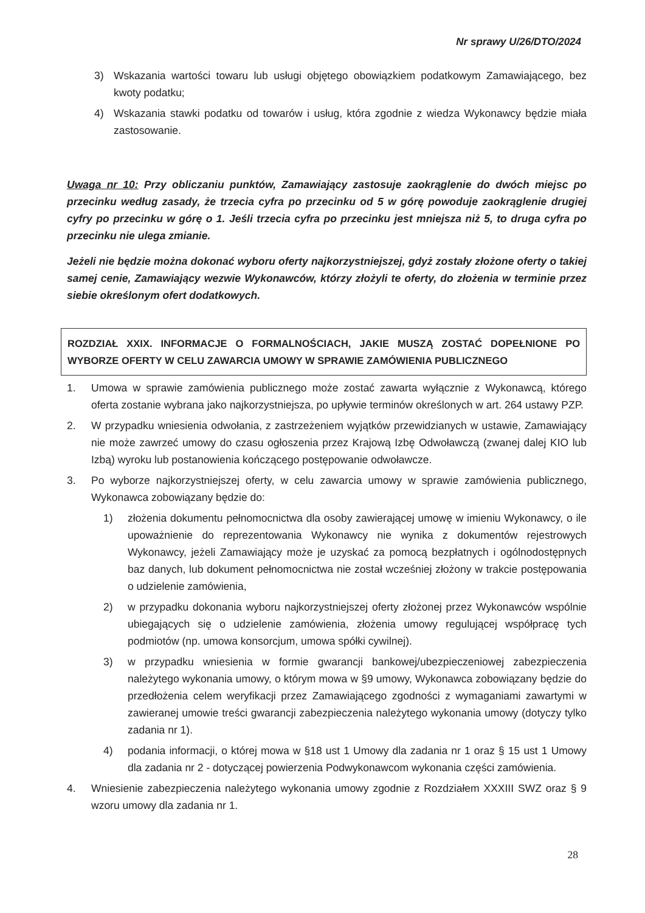Nr sprawy U/26/DTO/2024
3) Wskazania wartości towaru lub usługi objętego obowiązkiem podatkowym Zamawiającego, bez kwoty podatku;
4) Wskazania stawki podatku od towarów i usług, która zgodnie z wiedza Wykonawcy będzie miała zastosowanie.
Uwaga nr 10: Przy obliczaniu punktów, Zamawiający zastosuje zaokrąglenie do dwóch miejsc po przecinku według zasady, że trzecia cyfra po przecinku od 5 w górę powoduje zaokrąglenie drugiej cyfry po przecinku w górę o 1. Jeśli trzecia cyfra po przecinku jest mniejsza niż 5, to druga cyfra po przecinku nie ulega zmianie.
Jeżeli nie będzie można dokonać wyboru oferty najkorzystniejszej, gdyż zostały złożone oferty o takiej samej cenie, Zamawiający wezwie Wykonawców, którzy złożyli te oferty, do złożenia w terminie przez siebie określonym ofert dodatkowych.
ROZDZIAŁ XXIX. INFORMACJE O FORMALNOŚCIACH, JAKIE MUSZĄ ZOSTAĆ DOPEŁNIONE PO WYBORZE OFERTY W CELU ZAWARCIA UMOWY W SPRAWIE ZAMÓWIENIA PUBLICZNEGO
1. Umowa w sprawie zamówienia publicznego może zostać zawarta wyłącznie z Wykonawcą, którego oferta zostanie wybrana jako najkorzystniejsza, po upływie terminów określonych w art. 264 ustawy PZP.
2. W przypadku wniesienia odwołania, z zastrzeżeniem wyjątków przewidzianych w ustawie, Zamawiający nie może zawrzeć umowy do czasu ogłoszenia przez Krajową Izbę Odwoławczą (zwanej dalej KIO lub Izbą) wyroku lub postanowienia kończącego postępowanie odwoławcze.
3. Po wyborze najkorzystniejszej oferty, w celu zawarcia umowy w sprawie zamówienia publicznego, Wykonawca zobowiązany będzie do:
1) złożenia dokumentu pełnomocnictwa dla osoby zawierającej umowę w imieniu Wykonawcy, o ile upoważnienie do reprezentowania Wykonawcy nie wynika z dokumentów rejestrowych Wykonawcy, jeżeli Zamawiający może je uzyskać za pomocą bezpłatnych i ogólnodostępnych baz danych, lub dokument pełnomocnictwa nie został wcześniej złożony w trakcie postępowania o udzielenie zamówienia,
2) w przypadku dokonania wyboru najkorzystniejszej oferty złożonej przez Wykonawców wspólnie ubiegających się o udzielenie zamówienia, złożenia umowy regulującej współpracę tych podmiotów (np. umowa konsorcjum, umowa spółki cywilnej).
3) w przypadku wniesienia w formie gwarancji bankowej/ubezpieczeniowej zabezpieczenia należytego wykonania umowy, o którym mowa w §9 umowy, Wykonawca zobowiązany będzie do przedłożenia celem weryfikacji przez Zamawiającego zgodności z wymaganiami zawartymi w zawieranej umowie treści gwarancji zabezpieczenia należytego wykonania umowy (dotyczy tylko zadania nr 1).
4) podania informacji, o której mowa w §18 ust 1 Umowy dla zadania nr 1 oraz § 15 ust 1 Umowy dla zadania nr 2 - dotyczącej powierzenia Podwykonawcom wykonania części zamówienia.
4. Wniesienie zabezpieczenia należytego wykonania umowy zgodnie z Rozdziałem XXXIII SWZ oraz § 9 wzoru umowy dla zadania nr 1.
28